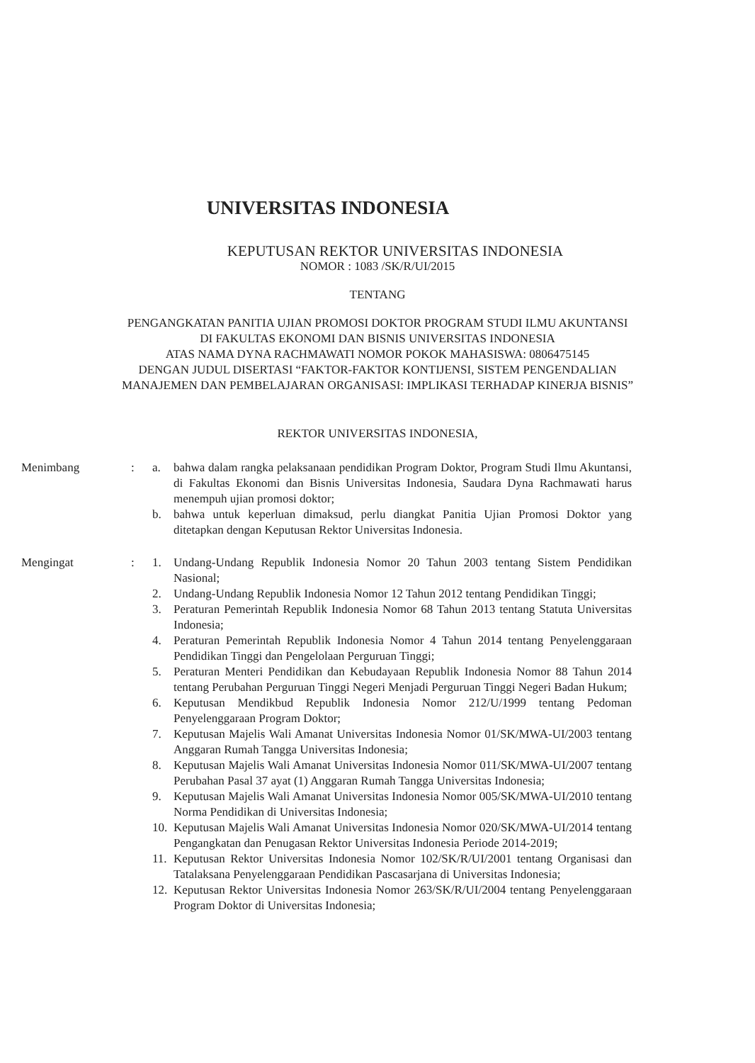UNIVERSITAS INDONESIA
KEPUTUSAN REKTOR UNIVERSITAS INDONESIA
NOMOR : 1083 /SK/R/UI/2015
TENTANG
PENGANGKATAN PANITIA UJIAN PROMOSI DOKTOR PROGRAM STUDI ILMU AKUNTANSI
DI FAKULTAS EKONOMI DAN BISNIS UNIVERSITAS INDONESIA
ATAS NAMA DYNA RACHMAWATI NOMOR POKOK MAHASISWA: 0806475145
DENGAN JUDUL DISERTASI “FAKTOR-FAKTOR KONTIJENSI, SISTEM PENGENDALIAN
MANAJEMEN DAN PEMBELAJARAN ORGANISASI: IMPLIKASI TERHADAP KINERJA BISNIS”
REKTOR UNIVERSITAS INDONESIA,
Menimbang : a. bahwa dalam rangka pelaksanaan pendidikan Program Doktor, Program Studi Ilmu Akuntansi, di Fakultas Ekonomi dan Bisnis Universitas Indonesia, Saudara Dyna Rachmawati harus menempuh ujian promosi doktor;
b. bahwa untuk keperluan dimaksud, perlu diangkat Panitia Ujian Promosi Doktor yang ditetapkan dengan Keputusan Rektor Universitas Indonesia.
Mengingat : 1. Undang-Undang Republik Indonesia Nomor 20 Tahun 2003 tentang Sistem Pendidikan Nasional;
2. Undang-Undang Republik Indonesia Nomor 12 Tahun 2012 tentang Pendidikan Tinggi;
3. Peraturan Pemerintah Republik Indonesia Nomor 68 Tahun 2013 tentang Statuta Universitas Indonesia;
4. Peraturan Pemerintah Republik Indonesia Nomor 4 Tahun 2014 tentang Penyelenggaraan Pendidikan Tinggi dan Pengelolaan Perguruan Tinggi;
5. Peraturan Menteri Pendidikan dan Kebudayaan Republik Indonesia Nomor 88 Tahun 2014 tentang Perubahan Perguruan Tinggi Negeri Menjadi Perguruan Tinggi Negeri Badan Hukum;
6. Keputusan Mendikbud Republik Indonesia Nomor 212/U/1999 tentang Pedoman Penyelenggaraan Program Doktor;
7. Keputusan Majelis Wali Amanat Universitas Indonesia Nomor 01/SK/MWA-UI/2003 tentang Anggaran Rumah Tangga Universitas Indonesia;
8. Keputusan Majelis Wali Amanat Universitas Indonesia Nomor 011/SK/MWA-UI/2007 tentang Perubahan Pasal 37 ayat (1) Anggaran Rumah Tangga Universitas Indonesia;
9. Keputusan Majelis Wali Amanat Universitas Indonesia Nomor 005/SK/MWA-UI/2010 tentang Norma Pendidikan di Universitas Indonesia;
10.
Keputusan Majelis Wali Amanat Universitas Indonesia Nomor 020/SK/MWA-UI/2014 tentang Pengangkatan dan Penugasan Rektor Universitas Indonesia Periode 2014-2019;
11.
Keputusan Rektor Universitas Indonesia Nomor 102/SK/R/UI/2001 tentang Organisasi dan Tatalaksana Penyelenggaraan Pendidikan Pascasarjana di Universitas Indonesia;
12.
Keputusan Rektor Universitas Indonesia Nomor 263/SK/R/UI/2004 tentang Penyelenggaraan Program Doktor di Universitas Indonesia;